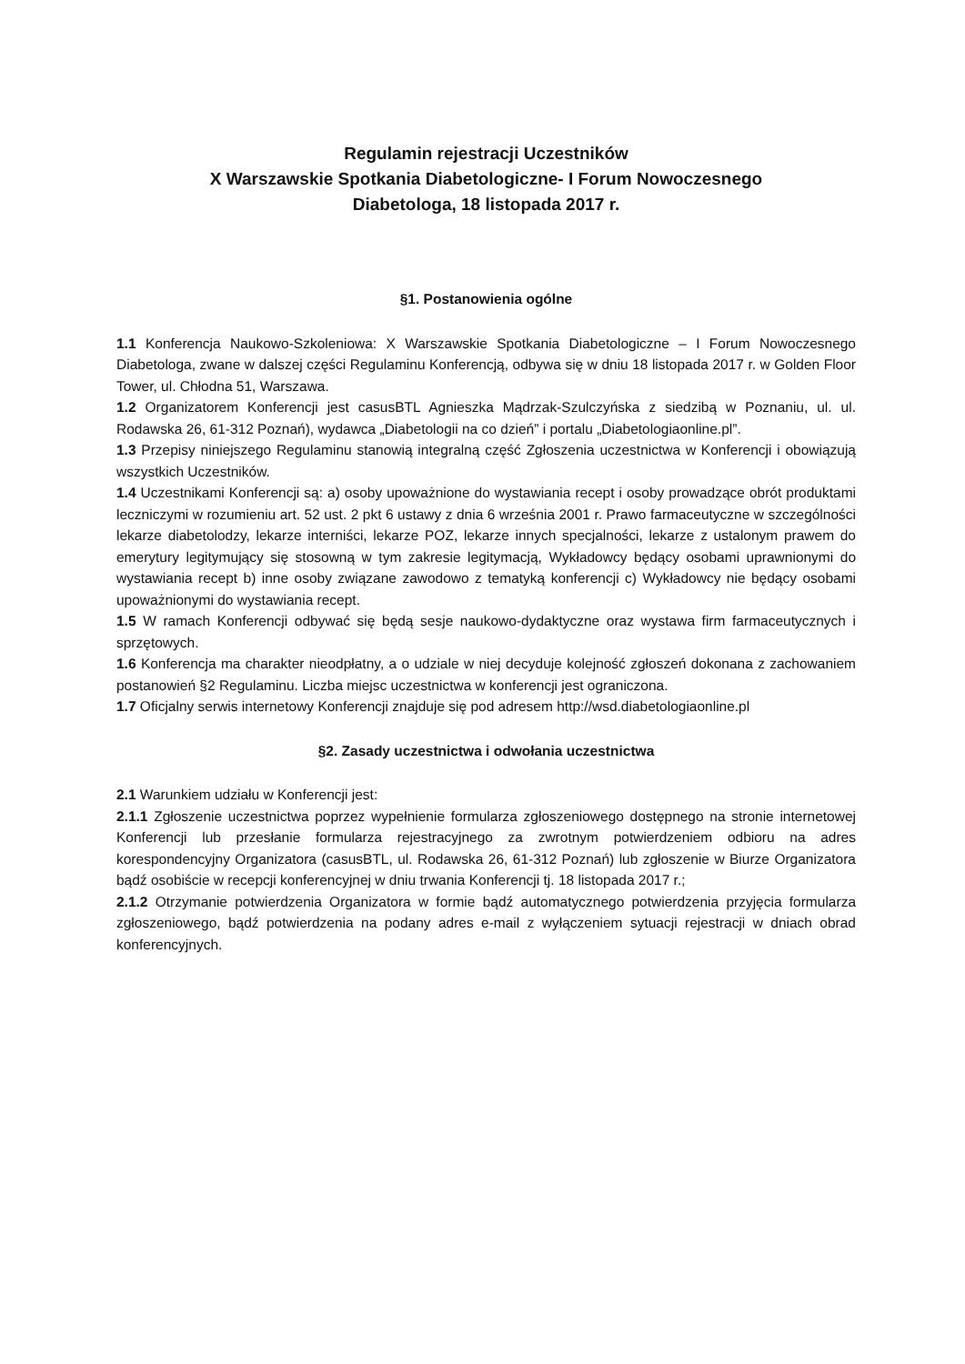Regulamin rejestracji Uczestników
X Warszawskie Spotkania Diabetologiczne- I Forum Nowoczesnego
Diabetologa, 18 listopada 2017 r.
§1. Postanowienia ogólne
1.1 Konferencja Naukowo-Szkoleniowa: X Warszawskie Spotkania Diabetologiczne – I Forum Nowoczesnego Diabetologa, zwane w dalszej części Regulaminu Konferencją, odbywa się w dniu 18 listopada 2017 r. w Golden Floor Tower, ul. Chłodna 51, Warszawa.
1.2 Organizatorem Konferencji jest casusBTL Agnieszka Mądrzak-Szulczyńska z siedzibą w Poznaniu, ul. ul. Rodawska 26, 61-312 Poznań), wydawca „Diabetologii na co dzień” i portalu „Diabetologiaonline.pl”.
1.3 Przepisy niniejszego Regulaminu stanowią integralną część Zgłoszenia uczestnictwa w Konferencji i obowiązują wszystkich Uczestników.
1.4 Uczestnikami Konferencji są: a) osoby upoważnione do wystawiania recept i osoby prowadzące obrót produktami leczniczymi w rozumieniu art. 52 ust. 2 pkt 6 ustawy z dnia 6 września 2001 r. Prawo farmaceutyczne w szczególności lekarze diabetolodzy, lekarze interniści, lekarze POZ, lekarze innych specjalności, lekarze z ustalonym prawem do emerytury legitymujący się stosowną w tym zakresie legitymacją, Wykładowcy będący osobami uprawnionymi do wystawiania recept b) inne osoby związane zawodowo z tematyką konferencji c) Wykładowcy nie będący osobami upoważnionymi do wystawiania recept.
1.5 W ramach Konferencji odbywać się będą sesje naukowo-dydaktyczne oraz wystawa firm farmaceutycznych i sprzętowych.
1.6 Konferencja ma charakter nieodpłatny, a o udziale w niej decyduje kolejność zgłoszeń dokonana z zachowaniem postanowień §2 Regulaminu. Liczba miejsc uczestnictwa w konferencji jest ograniczona.
1.7 Oficjalny serwis internetowy Konferencji znajduje się pod adresem http://wsd.diabetologiaonline.pl
§2. Zasady uczestnictwa i odwołania uczestnictwa
2.1 Warunkiem udziału w Konferencji jest:
2.1.1 Zgłoszenie uczestnictwa poprzez wypełnienie formularza zgłoszeniowego dostępnego na stronie internetowej Konferencji lub przesłanie formularza rejestracyjnego za zwrotnym potwierdzeniem odbioru na adres korespondencyjny Organizatora (casusBTL, ul. Rodawska 26, 61-312 Poznań) lub zgłoszenie w Biurze Organizatora bądź osobiście w recepcji konferencyjnej w dniu trwania Konferencji tj. 18 listopada 2017 r.;
2.1.2 Otrzymanie potwierdzenia Organizatora w formie bądź automatycznego potwierdzenia przyjęcia formularza zgłoszeniowego, bądź potwierdzenia na podany adres e-mail z wyłączeniem sytuacji rejestracji w dniach obrad konferencyjnych.